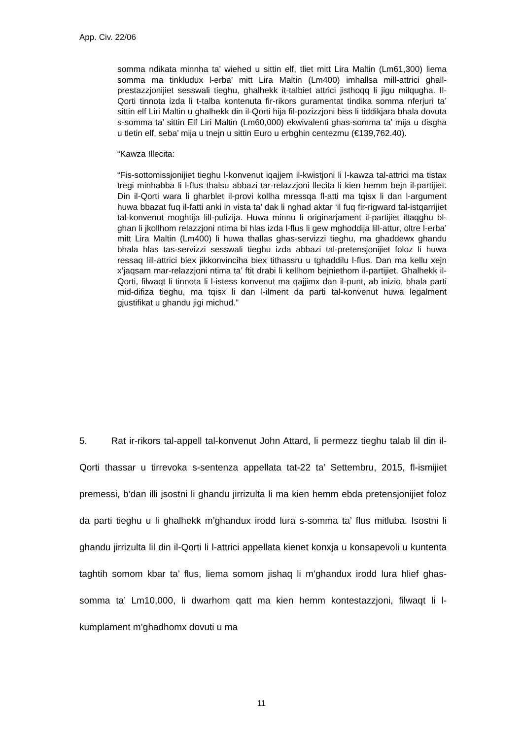App. Civ. 22/06
somma ndikata minnha ta’ wiehed u sittin elf, tliet mitt Lira Maltin (Lm61,300) liema somma ma tinkludux l-erba’ mitt Lira Maltin (Lm400) imhallsa mill-attrici ghall-prestazzjonijiet sesswali tieghu, ghalhekk it-talbiet attrici jisthoqq li jigu milqugha. Il-Qorti tinnota izda li t-talba kontenuta fir-rikors guramentat tindika somma nferjuri ta’ sittin elf Liri Maltin u ghalhekk din il-Qorti hija fil-pozizzjoni biss li tiddikjara bhala dovuta s-somma ta’ sittin Elf Liri Maltin (Lm60,000) ekwivalenti ghas-somma ta’ mija u disgha u tletin elf, seba’ mija u tnejn u sittin Euro u erbghin centezmu (€139,762.40).
“Kawza Illecita:
“Fis-sottomissjonijiet tieghu l-konvenut iqajjem il-kwistjoni li l-kawza tal-attrici ma tistax tregi minhabba li l-flus thalsu abbazi tar-relazzjoni llecita li kien hemm bejn il-partijiet. Din il-Qorti wara li gharblet il-provi kollha mressqa fl-atti ma tqisx li dan l-argument huwa bbazat fuq il-fatti anki in vista ta’ dak li nghad aktar ‘il fuq fir-rigward tal-istqarrijiet tal-konvenut moghtija lill-pulizija. Huwa minnu li originarjament il-partijiet iltaqghu bl-ghan li jkollhom relazzjoni ntima bi hlas izda l-flus li gew mghoddija lill-attur, oltre l-erba’ mitt Lira Maltin (Lm400) li huwa thallas ghas-servizzi tieghu, ma ghaddewx ghandu bhala hlas tas-servizzi sesswali tieghu izda abbazi tal-pretensjonijiet foloz li huwa ressaq lill-attrici biex jikkonvinciha biex tithassru u tghaddilu l-flus. Dan ma kellu xejn x’jaqsam mar-relazzjoni ntima ta’ ftit drabi li kellhom bejniethom il-partijiet. Ghalhekk il-Qorti, filwaqt li tinnota li l-istess konvenut ma qajjimx dan il-punt, ab inizio, bhala parti mid-difiza tieghu, ma tqisx li dan l-ilment da parti tal-konvenut huwa legalment gjustifikat u ghandu jigi michud.”
5. Rat ir-rikors tal-appell tal-konvenut John Attard, li permezz tieghu talab lil din il-Qorti thassar u tirrevoka s-sentenza appellata tat-22 ta’ Settembru, 2015, fl-ismijiet premessi, b’dan illi jsostni li ghandu jirrizulta li ma kien hemm ebda pretensjonijiet foloz da parti tieghu u li ghalhekk m’ghandux irodd lura s-somma ta’ flus mitluba. Isostni li ghandu jirrizulta lil din il-Qorti li l-attrici appellata kienet konxja u konsapevoli u kuntenta taghtih somom kbar ta’ flus, liema somom jishaq li m’ghandux irodd lura hlief ghas-somma ta’ Lm10,000, li dwarhom qatt ma kien hemm kontestazzjoni, filwaqt li l-kumplament m’ghadhomx dovuti u ma
11